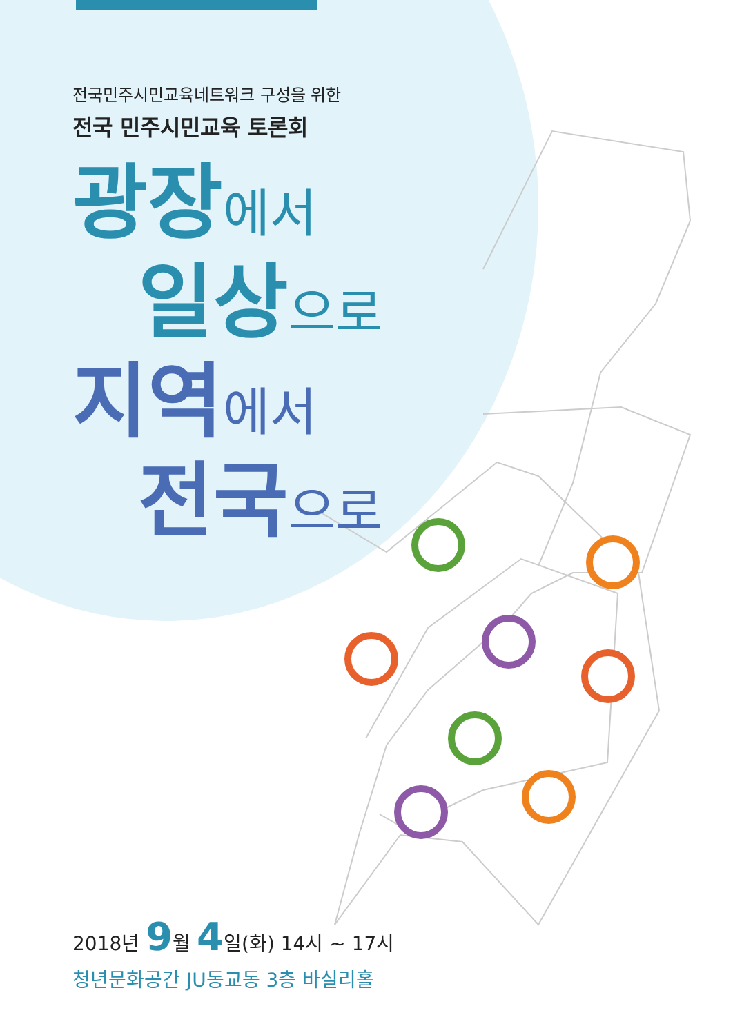전국민주시민교육네트워크 구성을 위한
전국 민주시민교육 토론회
광장 에서
일상 으로
지역 에서
전국 으로
2018년 9월 4일(화) 14시 ~ 17시
청년문화공간 JU동교동 3층 바실리홀